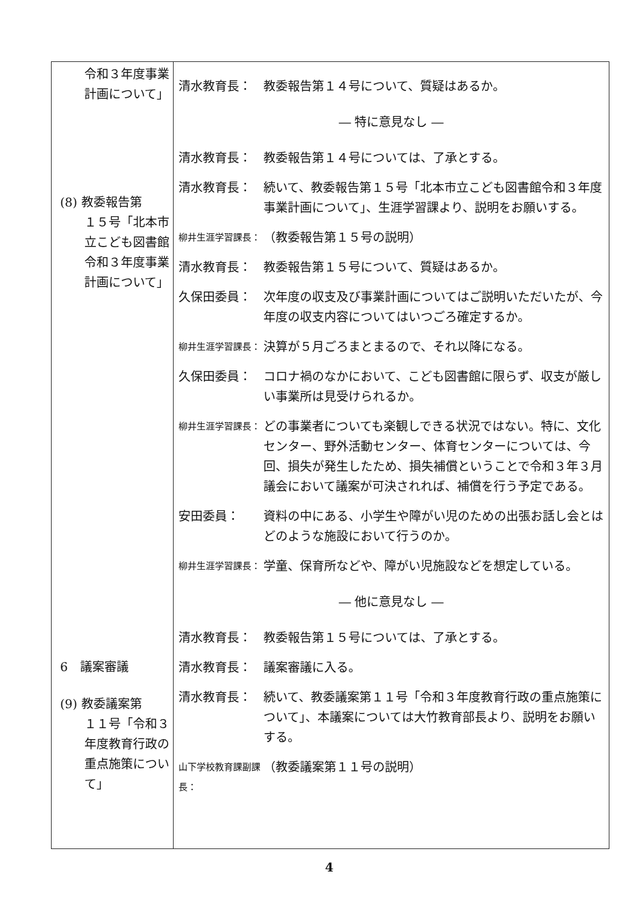| 令和３年度事業計画について」 (8) 教委報告第 １５号「北本市立こども図書館令和３年度事業計画について」 6 議案審議 (9) 教委議案第 １１号「令和３年度教育行政の重点施策について」 | 清水教育長： 教委報告第１４号について、質疑はあるか。 ― 特に意見なし ― 清水教育長： 教委報告第１４号については、了承とする。 清水教育長： 続いて、教委報告第１５号「北本市立こども図書館令和３年度事業計画について」、生涯学習課より、説明をお願いする。 柳井生涯学習課長： （教委報告第１５号の説明） 清水教育長： 教委報告第１５号について、質疑はあるか。 久保田委員： 次年度の収支及び事業計画についてはご説明いただいたが、今年度の収支内容についてはいつごろ確定するか。 柳井生涯学習課長： 決算が５月ごろまとまるので、それ以降になる。 久保田委員： コロナ禍のなかにおいて、こども図書館に限らず、収支が厳しい事業所は見受けられるか。 柳井生涯学習課長： どの事業者についても楽観しできる状況ではない。特に、文化センター、野外活動センター、体育センターについては、今回、損失が発生したため、損失補償ということで令和３年３月議会において議案が可決されれば、補償を行う予定である。 安田委員： 資料の中にある、小学生や障がい児のための出張お話し会とはどのような施設において行うのか。 柳井生涯学習課長： 学童、保育所などや、障がい児施設などを想定している。 ― 他に意見なし ― 清水教育長： 教委報告第１５号については、了承とする。 清水教育長： 議案審議に入る。 清水教育長： 続いて、教委議案第１１号「令和３年度教育行政の重点施策について」、本議案については大竹教育部長より、説明をお願いする。 山下学校教育課副課長： （教委議案第１１号の説明） |
4